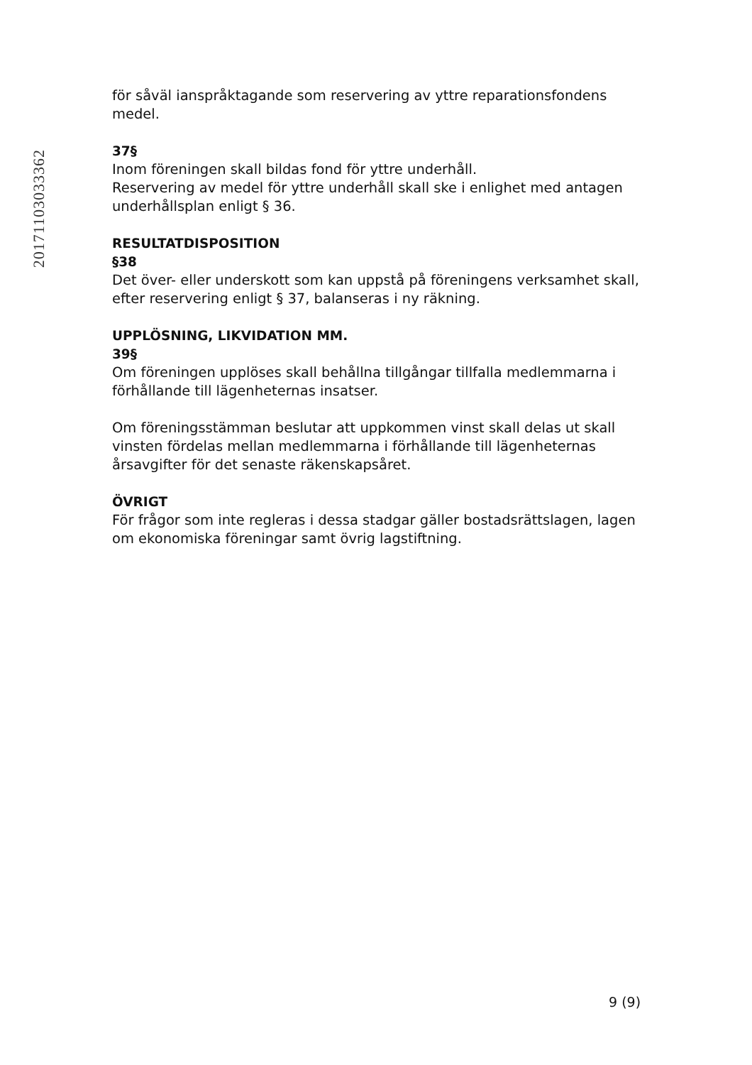20171103033362
för såväl ianspråktagande som reservering av yttre reparationsfondens medel.
37§
Inom föreningen skall bildas fond för yttre underhåll.
Reservering av medel för yttre underhåll skall ske i enlighet med antagen underhållsplan enligt § 36.
RESULTATDISPOSITION
§38
Det över- eller underskott som kan uppstå på föreningens verksamhet skall, efter reservering enligt § 37, balanseras i ny räkning.
UPPLÖSNING, LIKVIDATION MM.
39§
Om föreningen upplöses skall behållna tillgångar tillfalla medlemmarna i förhållande till lägenheternas insatser.
Om föreningsstämman beslutar att uppkommen vinst skall delas ut skall vinsten fördelas mellan medlemmarna i förhållande till lägenheternas årsavgifter för det senaste räkenskapsåret.
ÖVRIGT
För frågor som inte regleras i dessa stadgar gäller bostadsrättslagen, lagen om ekonomiska föreningar samt övrig lagstiftning.
9 (9)